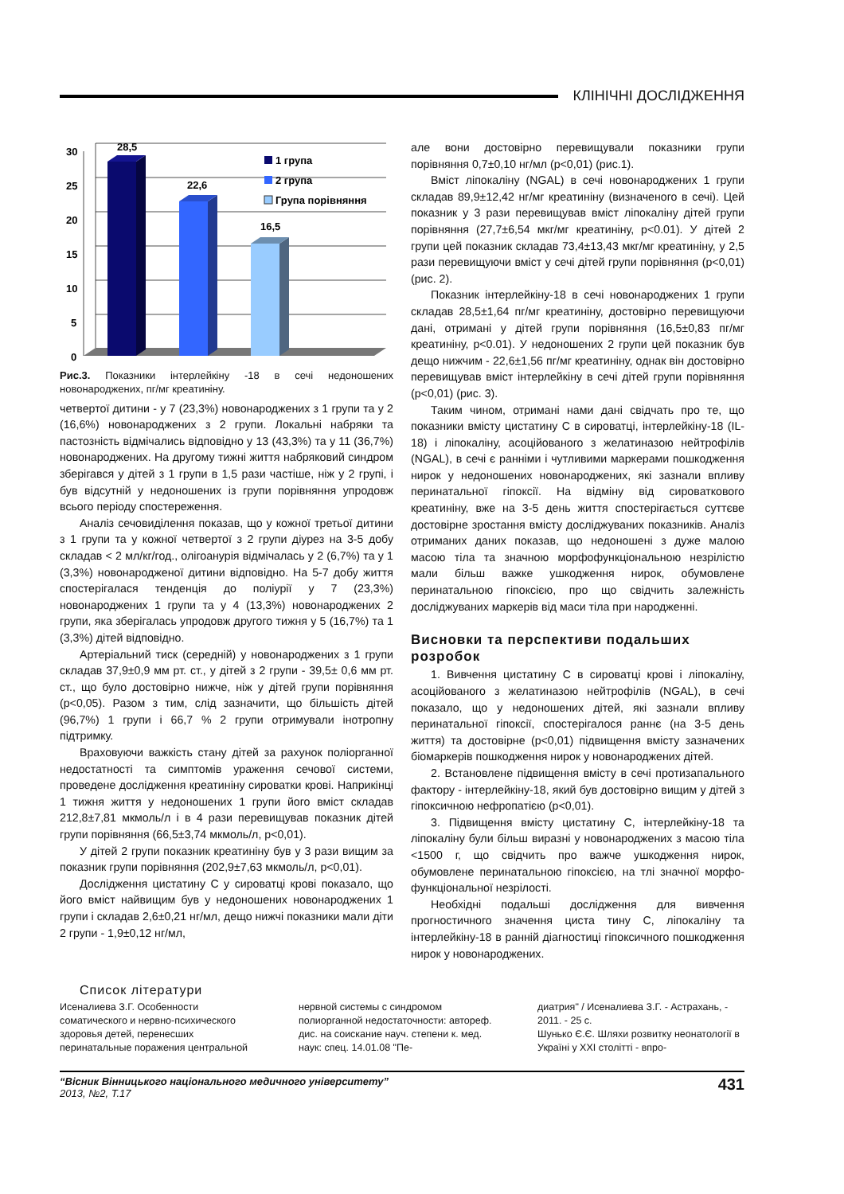КЛІНІЧНІ ДОСЛІДЖЕННЯ
30
25
20
15
10
5
0
28,5
22,6
16,5
1 група
2 група
Група порівняння
Рис.3. Показники інтерлейкіну -18 в сечі недоношених новонароджених, пг/мг креатиніну.
четвертої дитини - у 7 (23,3%) новонароджених з 1 групи та у 2 (16,6%) новонароджених з 2 групи. Локальні набряки та пастозність відмічались відповідно у 13 (43,3%) та у 11 (36,7%) новонароджених. На другому тижні життя набряковий синдром зберігався у дітей з 1 групи в 1,5 рази частіше, ніж у 2 групі, і був відсутній у недоношених із групи порівняння упродовж всього періоду спостереження.
Аналіз сечовиділення показав, що у кожної третьої дитини з 1 групи та у кожної четвертої з 2 групи діурез на 3-5 добу складав < 2 мл/кг/год., олігоанурія відмічалась у 2 (6,7%) та у 1 (3,3%) новонародженої дитини відповідно. На 5-7 добу життя спостерігалася тенденція до поліурії у 7 (23,3%) новонароджених 1 групи та у 4 (13,3%) новонароджених 2 групи, яка зберігалась упродовж другого тижня у 5 (16,7%) та 1 (3,3%) дітей відповідно.
Артеріальний тиск (середній) у новонароджених з 1 групи складав 37,9±0,9 мм рт. ст., у дітей з 2 групи - 39,5± 0,6 мм рт. ст., що було достовірно нижче, ніж у дітей групи порівняння (р<0,05). Разом з тим, слід зазначити, що більшість дітей (96,7%) 1 групи і 66,7 % 2 групи отримували інотропну підтримку.
Враховуючи важкість стану дітей за рахунок поліорганної недостатності та симптомів ураження сечової системи, проведене дослідження креатиніну сироватки крові. Наприкінці 1 тижня життя у недоношених 1 групи його вміст складав 212,8±7,81 мкмоль/л і в 4 рази перевищував показник дітей групи порівняння (66,5±3,74 мкмоль/л, р<0,01).
У дітей 2 групи показник креатиніну був у 3 рази вищим за показник групи порівняння (202,9±7,63 мкмоль/л, р<0,01).
Дослідження цистатину С у сироватці крові показало, що його вміст найвищим був у недоношених новонароджених 1 групи і складав 2,6±0,21 нг/мл, дещо нижчі показники мали діти 2 групи - 1,9±0,12 нг/мл,
але вони достовірно перевищували показники групи порівняння 0,7±0,10 нг/мл (р<0,01) (рис.1).
Вміст ліпокаліну (NGAL) в сечі новонароджених 1 групи складав 89,9±12,42 нг/мг креатиніну (визначеного в сечі). Цей показник у 3 рази перевищував вміст ліпокаліну дітей групи порівняння (27,7±6,54 мкг/мг креатиніну, р<0.01). У дітей 2 групи цей показник складав 73,4±13,43 мкг/мг креатиніну, у 2,5 рази перевищуючи вміст у сечі дітей групи порівняння (р<0,01) (рис. 2).
Показник інтерлейкіну-18 в сечі новонароджених 1 групи складав 28,5±1,64 пг/мг креатиніну, достовірно перевищуючи дані, отримані у дітей групи порівняння (16,5±0,83 пг/мг креатиніну, р<0.01). У недоношених 2 групи цей показник був дещо нижчим - 22,6±1,56 пг/мг креатиніну, однак він достовірно перевищував вміст інтерлейкіну в сечі дітей групи порівняння (р<0,01) (рис. 3).
Таким чином, отримані нами дані свідчать про те, що показники вмісту цистатину С в сироватці, інтерлейкіну-18 (IL-18) і ліпокаліну, асоційованого з желатиназою нейтрофілів (NGAL), в сечі є ранніми і чутливими маркерами пошкодження нирок у недоношених новонароджених, які зазнали впливу перинатальної гіпоксії. На відміну від сироваткового креатиніну, вже на 3-5 день життя спостерігається суттєве достовірне зростання вмісту досліджуваних показників. Аналіз отриманих даних показав, що недоношені з дуже малою масою тіла та значною морфофункціональною незрілістю мали більш важке ушкодження нирок, обумовлене перинатальною гіпоксією, про що свідчить залежність досліджуваних маркерів від маси тіла при народженні.
Висновки та перспективи подальших розробок
1. Вивчення цистатину С в сироватці крові і ліпокаліну, асоційованого з желатиназою нейтрофілів (NGAL), в сечі показало, що у недоношених дітей, які зазнали впливу перинатальної гіпоксії, спостерігалося раннє (на 3-5 день життя) та достовірне (р<0,01) підвищення вмісту зазначених біомаркерів пошкодження нирок у новонароджених дітей.
2. Встановлене підвищення вмісту в сечі протизапального фактору - інтерлейкіну-18, який був достовірно вищим у дітей з гіпоксичною нефропатією (р<0,01).
3. Підвищення вмісту цистатину С, інтерлейкіну-18 та ліпокаліну були більш виразні у новонароджених з масою тіла <1500 г, що свідчить про важче ушкодження нирок, обумовлене перинатальною гіпоксією, на тлі значної морфо-функціональної незрілості.
Необхідні подальші дослідження для вивчення прогностичного значення циста тину С, ліпокаліну та інтерлейкіну-18 в ранній діагностиці гіпоксичного пошкодження нирок у новонароджених.
Список літератури
Исеналиева З.Г. Особенности соматического и нервно-психического здоровья детей, перенесших перинатальные поражения центральной
нервной системы с синдромом полиорганной недостаточности: автореф. дис. на соискание науч. степени к. мед. наук: спец. 14.01.08 "Пе-
диатрия" / Исеналиева З.Г. - Астрахань, - 2011. - 25 с.
Шунько Є.Є. Шляхи розвитку неонатології в Україні у XXI столітті - впро-
“Вісник Вінницького національного медичного університету”
2013, №2, Т.17
431